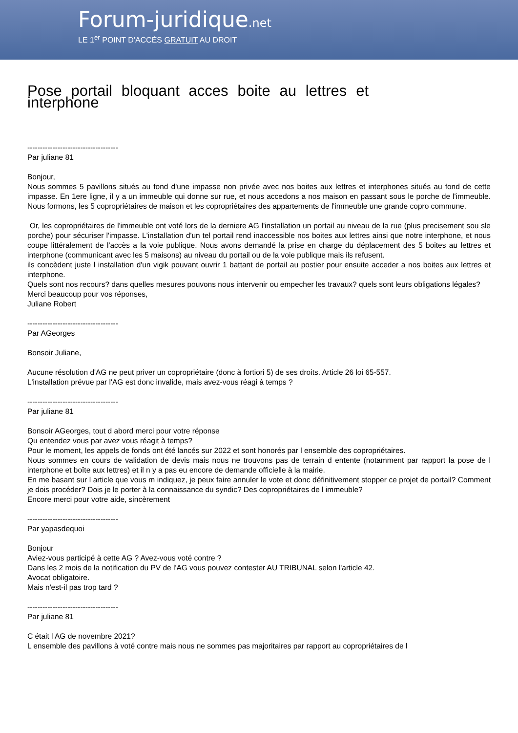Forum-juridique.net
LE 1<sup>er</sup> POINT D'ACCÈS GRATUIT AU DROIT
Pose portail bloquant acces boite au lettres et interphone
------------------------------------
Par juliane 81
Bonjour,
Nous sommes 5 pavillons situés au fond d'une impasse non privée avec nos boites aux lettres et interphones situés au fond de cette impasse. En 1ere ligne, il y a un immeuble qui donne sur rue, et nous accedons a nos maison en passant sous le porche de l'immeuble. Nous formons, les 5 copropriétaires de maison et les copropriétaires des appartements de l'immeuble une grande copro commune.
Or, les copropriétaires de l'immeuble ont voté lors de la derniere AG l'installation un portail au niveau de la rue (plus precisement sou sle porche) pour sécuriser l'impasse. L'installation d'un tel portail rend inaccessible nos boites aux lettres ainsi que notre interphone, et nous coupe littéralement de l'accès a la voie publique. Nous avons demandé la prise en charge du déplacement des 5 boites au lettres et interphone (communicant avec les 5 maisons) au niveau du portail ou de la voie publique mais ils refusent.
ils concèdent juste l installation d'un vigik pouvant ouvrir 1 battant de portail au postier pour ensuite acceder a nos boites aux lettres et interphone.
Quels sont nos recours? dans quelles mesures pouvons nous intervenir ou empecher les travaux? quels sont leurs obligations légales?
Merci beaucoup pour vos réponses,
Juliane Robert
------------------------------------
Par AGeorges
Bonsoir Juliane,
Aucune résolution d'AG ne peut priver un copropriétaire (donc à fortiori 5) de ses droits. Article 26 loi 65-557.
L'installation prévue par l'AG est donc invalide, mais avez-vous réagi à temps ?
------------------------------------
Par juliane 81
Bonsoir AGeorges, tout d abord merci pour votre réponse
Qu entendez vous par avez vous réagit à temps?
Pour le moment, les appels de fonds ont été lancés sur 2022 et sont honorés par l ensemble des copropriétaires.
Nous sommes en cours de validation de devis mais nous ne trouvons pas de terrain d entente (notamment par rapport la pose de l interphone et boîte aux lettres) et il n y a pas eu encore de demande officielle à la mairie.
En me basant sur l article que vous m indiquez, je peux faire annuler le vote et donc définitivement stopper ce projet de portail? Comment je dois procéder? Dois je le porter à la connaissance du syndic? Des copropriétaires de l immeuble?
Encore merci pour votre aide, sincèrement
------------------------------------
Par yapasdequoi
Bonjour
Aviez-vous participé à cette AG ? Avez-vous voté contre ?
Dans les 2 mois de la notification du PV de l'AG vous pouvez contester AU TRIBUNAL selon l'article 42.
Avocat obligatoire.
Mais n'est-il pas trop tard ?
------------------------------------
Par juliane 81
C était l AG de novembre 2021?
L ensemble des pavillons à voté contre mais nous ne sommes pas majoritaires par rapport au copropriétaires de l